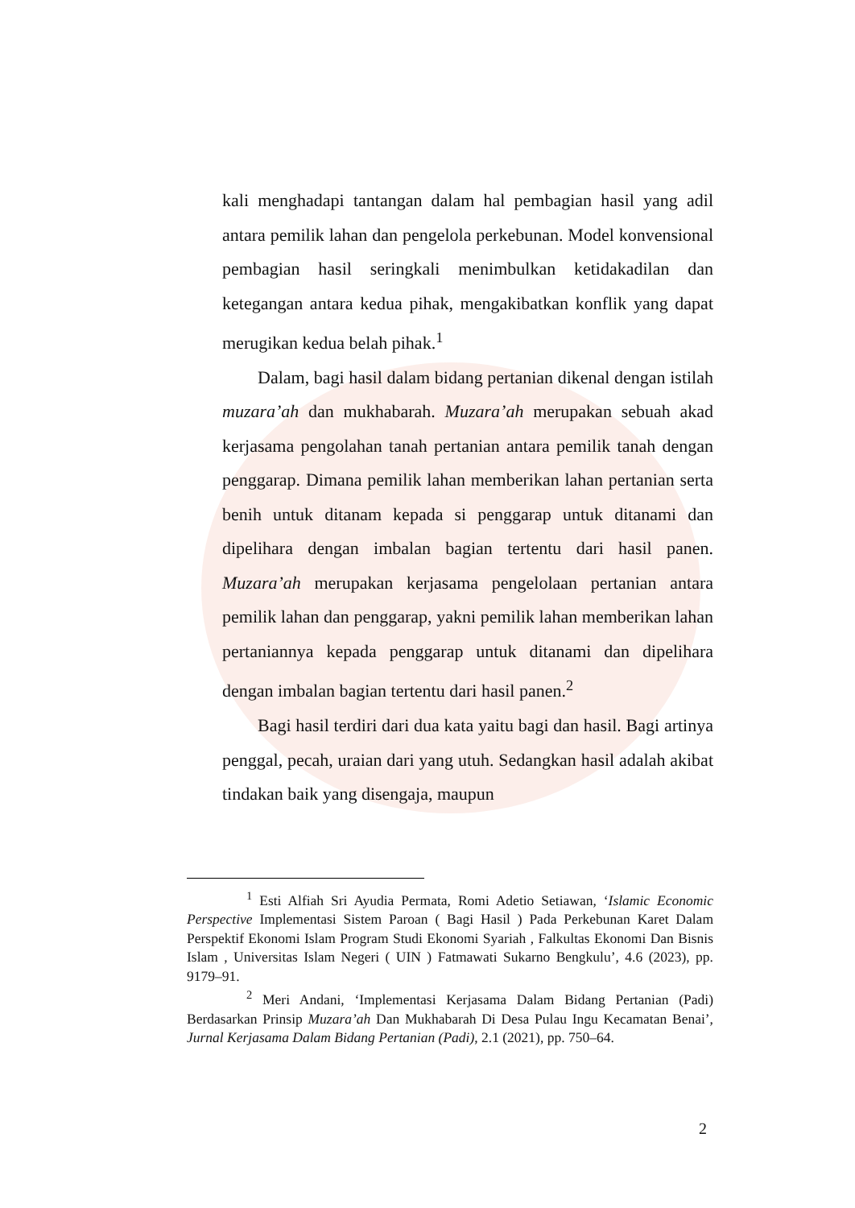kali menghadapi tantangan dalam hal pembagian hasil yang adil antara pemilik lahan dan pengelola perkebunan. Model konvensional pembagian hasil seringkali menimbulkan ketidakadilan dan ketegangan antara kedua pihak, mengakibatkan konflik yang dapat merugikan kedua belah pihak.<sup>1</sup>
Dalam, bagi hasil dalam bidang pertanian dikenal dengan istilah muzara’ah dan mukhabarah. Muzara’ah merupakan sebuah akad kerjasama pengolahan tanah pertanian antara pemilik tanah dengan penggarap. Dimana pemilik lahan memberikan lahan pertanian serta benih untuk ditanam kepada si penggarap untuk ditanami dan dipelihara dengan imbalan bagian tertentu dari hasil panen. Muzara’ah merupakan kerjasama pengelolaan pertanian antara pemilik lahan dan penggarap, yakni pemilik lahan memberikan lahan pertaniannya kepada penggarap untuk ditanami dan dipelihara dengan imbalan bagian tertentu dari hasil panen.<sup>2</sup>
Bagi hasil terdiri dari dua kata yaitu bagi dan hasil. Bagi artinya penggal, pecah, uraian dari yang utuh. Sedangkan hasil adalah akibat tindakan baik yang disengaja, maupun
<sup>1</sup> Esti Alfiah Sri Ayudia Permata, Romi Adetio Setiawan, ‘Islamic Economic Perspective Implementasi Sistem Paroan ( Bagi Hasil ) Pada Perkebunan Karet Dalam Perspektif Ekonomi Islam Program Studi Ekonomi Syariah , Falkultas Ekonomi Dan Bisnis Islam , Universitas Islam Negeri ( UIN ) Fatmawati Sukarno Bengkulu’, 4.6 (2023), pp. 9179–91.
<sup>2</sup> Meri Andani, ‘Implementasi Kerjasama Dalam Bidang Pertanian (Padi) Berdasarkan Prinsip Muzara’ah Dan Mukhabarah Di Desa Pulau Ingu Kecamatan Benai’, Jurnal Kerjasama Dalam Bidang Pertanian (Padi), 2.1 (2021), pp. 750–64.
2